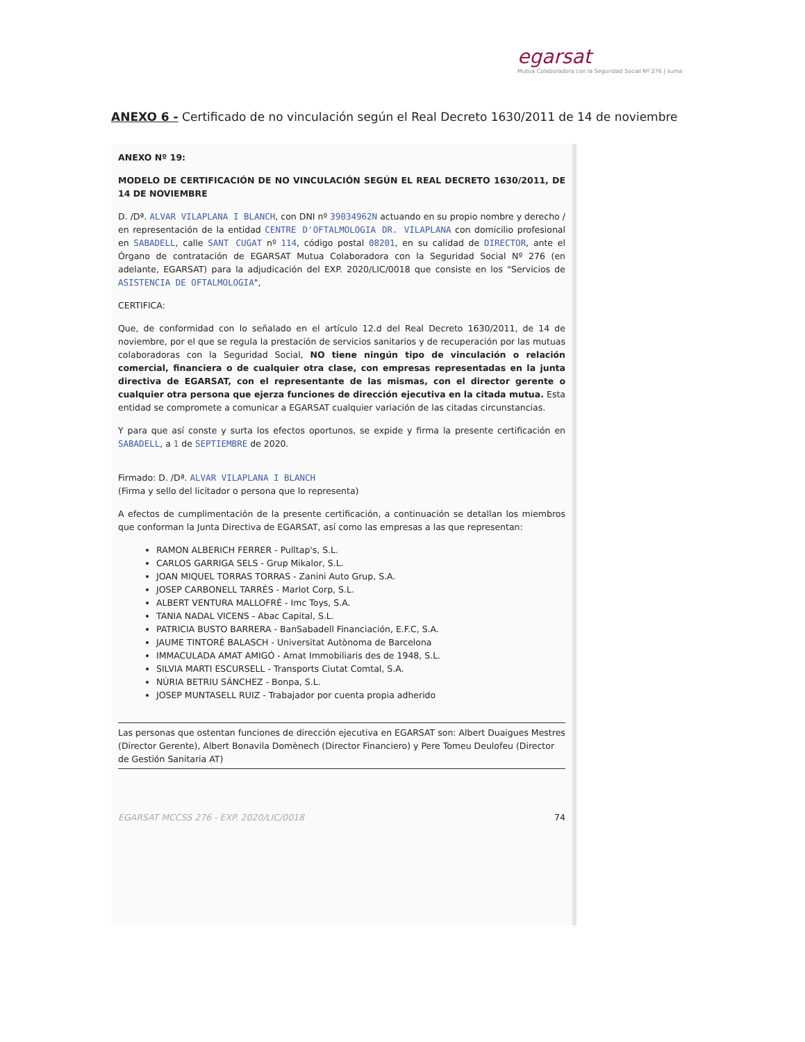egarsat
Mutua Colaboradora con la Seguridad Social Nº 276 | suma
ANEXO 6 - Certificado de no vinculación según el Real Decreto 1630/2011 de 14 de noviembre
ANEXO Nº 19:
MODELO DE CERTIFICACIÓN DE NO VINCULACIÓN SEGÚN EL REAL DECRETO 1630/2011, DE 14 DE NOVIEMBRE
D. /Dª. ALVAR VILAPLANA I BLANCH, con DNI nº 39034962N actuando en su propio nombre y derecho / en representación de la entidad CENTRE D'OFTALMOLOGIA DR. VILAPLANA con domicilio profesional en SABADELL, calle SANT CUGAT nº 114, código postal 08201, en su calidad de DIRECTOR, ante el Órgano de contratación de EGARSAT Mutua Colaboradora con la Seguridad Social Nº 276 (en adelante, EGARSAT) para la adjudicación del EXP. 2020/LIC/0018 que consiste en los "Servicios de ASISTENCIA DE OFTALMOLOGIA",
CERTIFICA:
Que, de conformidad con lo señalado en el artículo 12.d del Real Decreto 1630/2011, de 14 de noviembre, por el que se regula la prestación de servicios sanitarios y de recuperación por las mutuas colaboradoras con la Seguridad Social, NO tiene ningún tipo de vinculación o relación comercial, financiera o de cualquier otra clase, con empresas representadas en la junta directiva de EGARSAT, con el representante de las mismas, con el director gerente o cualquier otra persona que ejerza funciones de dirección ejecutiva en la citada mutua. Esta entidad se compromete a comunicar a EGARSAT cualquier variación de las citadas circunstancias.
Y para que así conste y surta los efectos oportunos, se expide y firma la presente certificación en SABADELL, a 1 de SEPTIEMBRE de 2020.
Firmado: D. /Dª. ALVAR VILAPLANA I BLANCH
(Firma y sello del licitador o persona que lo representa)
A efectos de cumplimentación de la presente certificación, a continuación se detallan los miembros que conforman la Junta Directiva de EGARSAT, así como las empresas a las que representan:
RAMON ALBERICH FERRER - Pulltap's, S.L.
CARLOS GARRIGA SELS - Grup Mikalor, S.L.
JOAN MIQUEL TORRAS TORRAS - Zanini Auto Grup, S.A.
JOSEP CARBONELL TARRÉS - Marlot Corp, S.L.
ALBERT VENTURA MALLOFRÉ - Imc Toys, S.A.
TANIA NADAL VICENS - Abac Capital, S.L.
PATRICIA BUSTO BARRERA - BanSabadell Financiación, E.F.C, S.A.
JAUME TINTORÉ BALASCH - Universitat Autònoma de Barcelona
IMMACULADA AMAT AMIGÓ - Amat Immobiliaris des de 1948, S.L.
SILVIA MARTI ESCURSELL - Transports Ciutat Comtal, S.A.
NÚRIA BETRIU SÁNCHEZ - Bonpa, S.L.
JOSEP MUNTASELL RUIZ - Trabajador por cuenta propia adherido
Las personas que ostentan funciones de dirección ejecutiva en EGARSAT son: Albert Duaigues Mestres (Director Gerente), Albert Bonavila Domènech (Director Financiero) y Pere Tomeu Deulofeu (Director de Gestión Sanitaria AT)
EGARSAT MCCSS 276 - EXP. 2020/LIC/0018 74